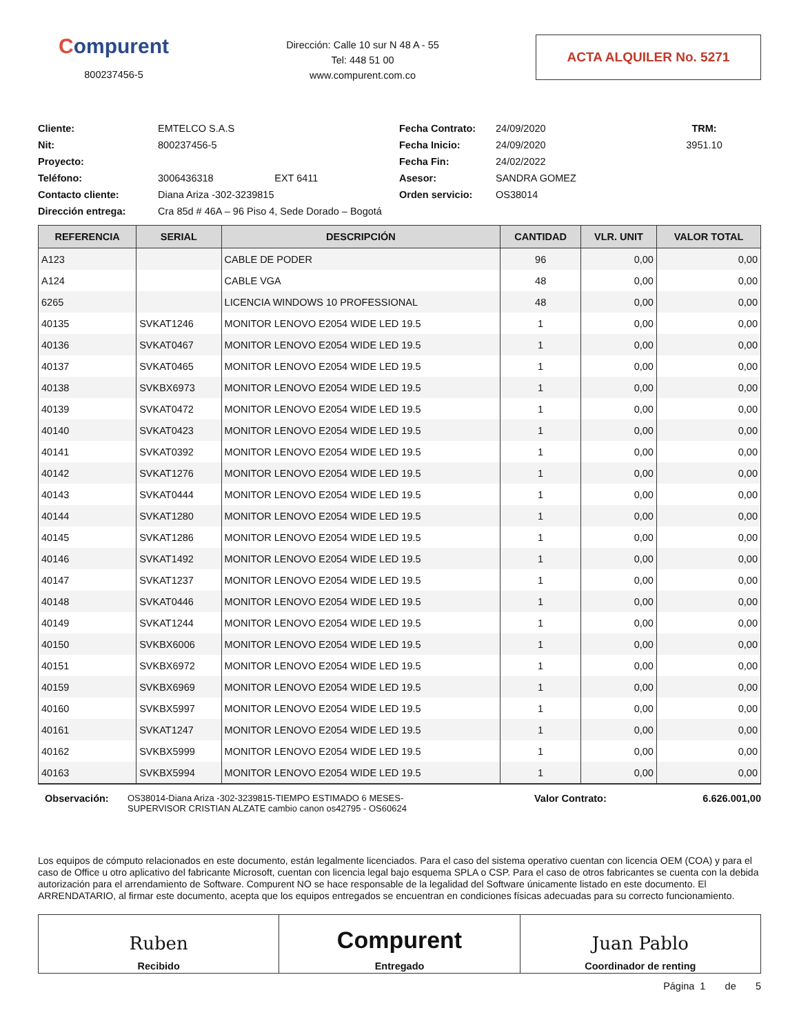Compurent
800237456-5
Dirección: Calle 10 sur N 48 A - 55
Tel: 448 51 00
www.compurent.com.co
ACTA ALQUILER No. 5271
Cliente:
EMTELCO S.A.S
Fecha Contrato:
24/09/2020
TRM: Nit:
800237456-5
Fecha Inicio:
24/09/2020
3951.10
Proyecto:
Fecha Fin:
24/02/2022
Teléfono:
3006436318 EXT 6411
Asesor:
SANDRA GOMEZ
Contacto cliente:
Diana Ariza -302-3239815
Orden servicio:
OS38014
Dirección entrega:
Cra 85d # 46A – 96 Piso 4, Sede Dorado – Bogotá
| REFERENCIA | SERIAL | DESCRIPCIÓN | CANTIDAD | VLR. UNIT | VALOR TOTAL |
| --- | --- | --- | --- | --- | --- |
| A123 | | CABLE DE PODER | 96 | 0,00 | 0,00 |
| A124 | | CABLE VGA | 48 | 0,00 | 0,00 |
| 6265 | | LICENCIA WINDOWS 10 PROFESSIONAL | 48 | 0,00 | 0,00 |
| 40135 | SVKAT1246 | MONITOR LENOVO E2054 WIDE LED 19.5 | 1 | 0,00 | 0,00 |
| 40136 | SVKAT0467 | MONITOR LENOVO E2054 WIDE LED 19.5 | 1 | 0,00 | 0,00 |
| 40137 | SVKAT0465 | MONITOR LENOVO E2054 WIDE LED 19.5 | 1 | 0,00 | 0,00 |
| 40138 | SVKBX6973 | MONITOR LENOVO E2054 WIDE LED 19.5 | 1 | 0,00 | 0,00 |
| 40139 | SVKAT0472 | MONITOR LENOVO E2054 WIDE LED 19.5 | 1 | 0,00 | 0,00 |
| 40140 | SVKAT0423 | MONITOR LENOVO E2054 WIDE LED 19.5 | 1 | 0,00 | 0,00 |
| 40141 | SVKAT0392 | MONITOR LENOVO E2054 WIDE LED 19.5 | 1 | 0,00 | 0,00 |
| 40142 | SVKAT1276 | MONITOR LENOVO E2054 WIDE LED 19.5 | 1 | 0,00 | 0,00 |
| 40143 | SVKAT0444 | MONITOR LENOVO E2054 WIDE LED 19.5 | 1 | 0,00 | 0,00 |
| 40144 | SVKAT1280 | MONITOR LENOVO E2054 WIDE LED 19.5 | 1 | 0,00 | 0,00 |
| 40145 | SVKAT1286 | MONITOR LENOVO E2054 WIDE LED 19.5 | 1 | 0,00 | 0,00 |
| 40146 | SVKAT1492 | MONITOR LENOVO E2054 WIDE LED 19.5 | 1 | 0,00 | 0,00 |
| 40147 | SVKAT1237 | MONITOR LENOVO E2054 WIDE LED 19.5 | 1 | 0,00 | 0,00 |
| 40148 | SVKAT0446 | MONITOR LENOVO E2054 WIDE LED 19.5 | 1 | 0,00 | 0,00 |
| 40149 | SVKAT1244 | MONITOR LENOVO E2054 WIDE LED 19.5 | 1 | 0,00 | 0,00 |
| 40150 | SVKBX6006 | MONITOR LENOVO E2054 WIDE LED 19.5 | 1 | 0,00 | 0,00 |
| 40151 | SVKBX6972 | MONITOR LENOVO E2054 WIDE LED 19.5 | 1 | 0,00 | 0,00 |
| 40159 | SVKBX6969 | MONITOR LENOVO E2054 WIDE LED 19.5 | 1 | 0,00 | 0,00 |
| 40160 | SVKBX5997 | MONITOR LENOVO E2054 WIDE LED 19.5 | 1 | 0,00 | 0,00 |
| 40161 | SVKAT1247 | MONITOR LENOVO E2054 WIDE LED 19.5 | 1 | 0,00 | 0,00 |
| 40162 | SVKBX5999 | MONITOR LENOVO E2054 WIDE LED 19.5 | 1 | 0,00 | 0,00 |
| 40163 | SVKBX5994 | MONITOR LENOVO E2054 WIDE LED 19.5 | 1 | 0,00 | 0,00 |
Observación: OS38014-Diana Ariza -302-3239815-TIEMPO ESTIMADO 6 MESES-
SUPERVISOR CRISTIAN ALZATE cambio canon os42795 - OS60624
Valor Contrato: 6.626.001,00
Los equipos de cómputo relacionados en este documento, están legalmente licenciados. Para el caso del sistema operativo cuentan con licencia OEM (COA) y para el caso de Office u otro aplicativo del fabricante Microsoft, cuentan con licencia legal bajo esquema SPLA o CSP. Para el caso de otros fabricantes se cuenta con la debida autorización para el arrendamiento de Software. Compurent NO se hace responsable de la legalidad del Software únicamente listado en este documento. El ARRENDATARIO, al firmar este documento, acepta que los equipos entregados se encuentran en condiciones físicas adecuadas para su correcto funcionamiento.
Ruben
Recibido
Compurent
Entregado
Juan Pablo
Coordinador de renting
Página 1 de 5